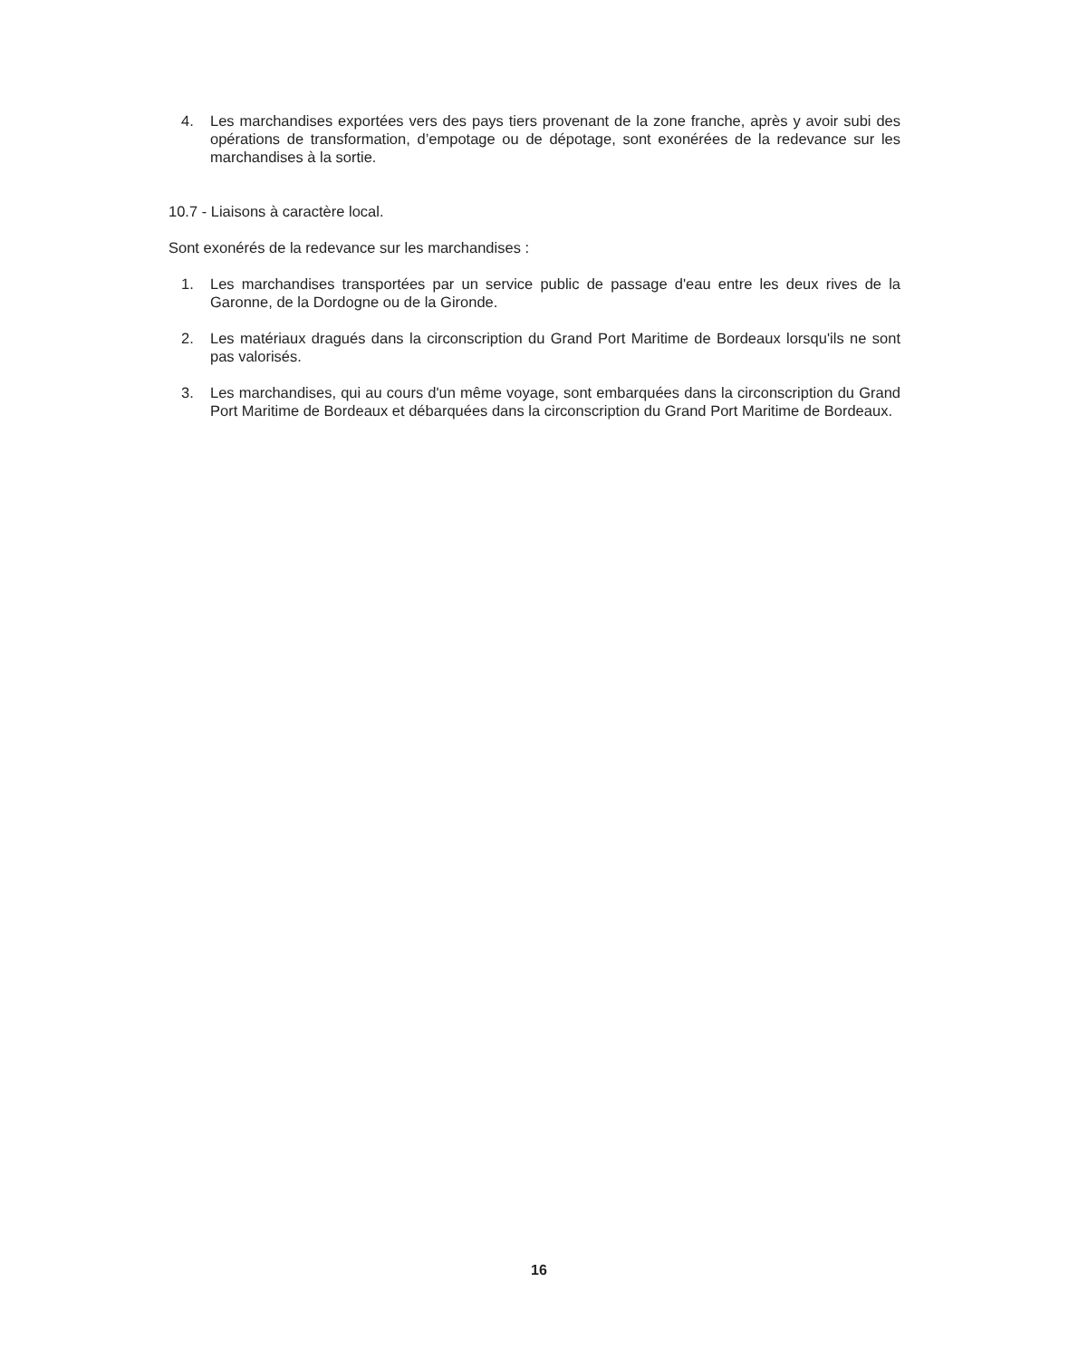4. Les marchandises exportées vers des pays tiers provenant de la zone franche, après y avoir subi des opérations de transformation, d’empotage ou de dépotage, sont exonérées de la redevance sur les marchandises à la sortie.
10.7 - Liaisons à caractère local.
Sont exonérés de la redevance sur les marchandises :
1. Les marchandises transportées par un service public de passage d'eau entre les deux rives de la Garonne, de la Dordogne ou de la Gironde.
2. Les matériaux dragués dans la circonscription du Grand Port Maritime de Bordeaux lorsqu'ils ne sont pas valorisés.
3. Les marchandises, qui au cours d'un même voyage, sont embarquées dans la circonscription du Grand Port Maritime de Bordeaux et débarquées dans la circonscription du Grand Port Maritime de Bordeaux.
16